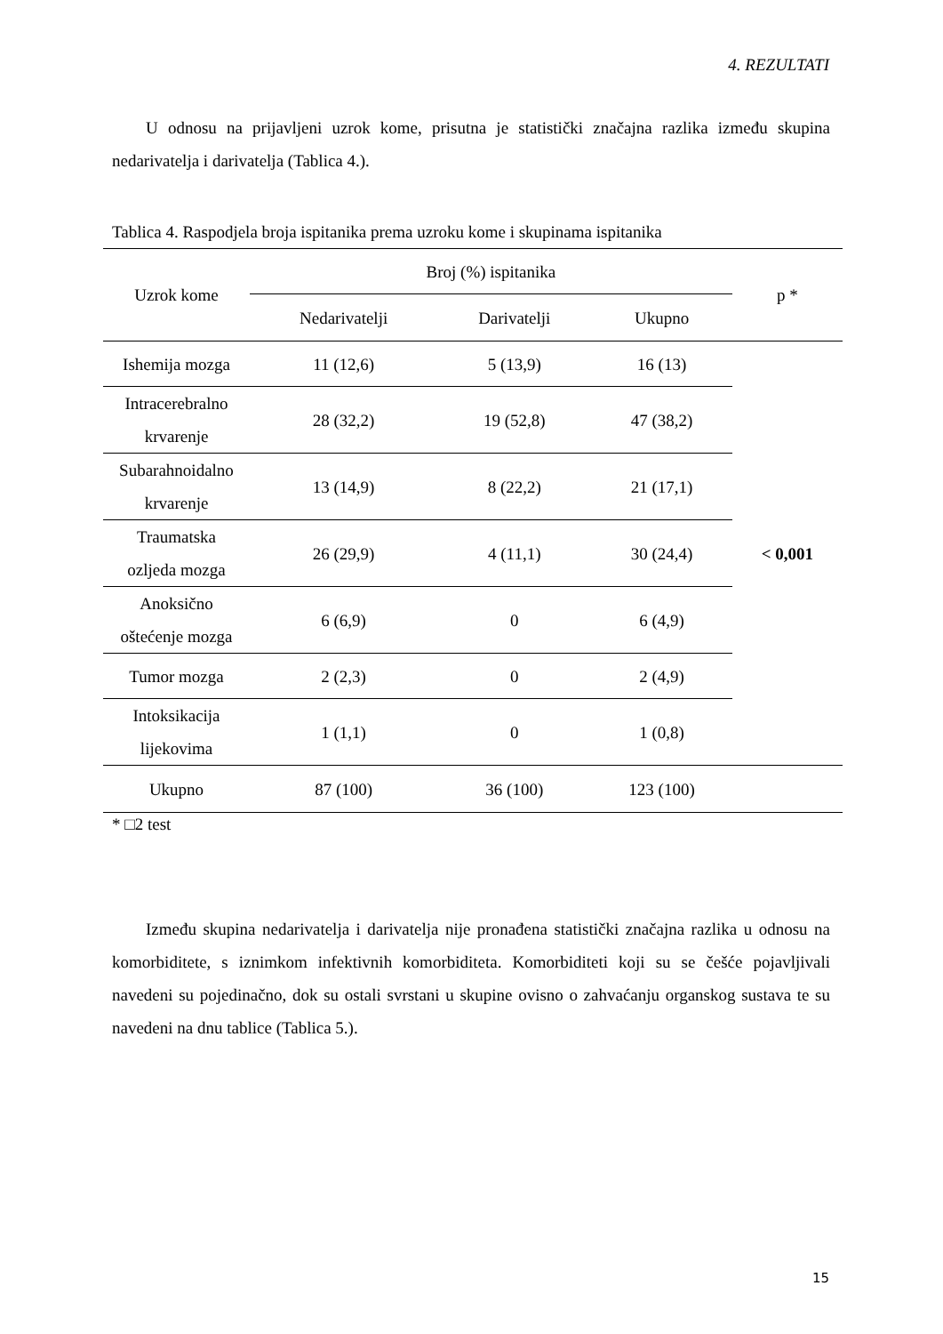4. REZULTATI
U odnosu na prijavljeni uzrok kome, prisutna je statistički značajna razlika između skupina nedarivatelja i darivatelja (Tablica 4.).
Tablica 4. Raspodjela broja ispitanika prema uzroku kome i skupinama ispitanika
| Uzrok kome | Broj (%) ispitanika | | | p * |
| --- | --- | --- | --- | --- |
| | Nedarivatelji | Darivatelji | Ukupno | |
| Ishemija mozga | 11 (12,6) | 5 (13,9) | 16 (13) | < 0,001 |
| Intracerebralno krvarenje | 28 (32,2) | 19 (52,8) | 47 (38,2) | |
| Subarahnoidalno krvarenje | 13 (14,9) | 8 (22,2) | 21 (17,1) | |
| Traumatska ozljeda mozga | 26 (29,9) | 4 (11,1) | 30 (24,4) | |
| Anoksično oštećenje mozga | 6 (6,9) | 0 | 6 (4,9) | |
| Tumor mozga | 2 (2,3) | 0 | 2 (4,9) | |
| Intoksikacija lijekovima | 1 (1,1) | 0 | 1 (0,8) | |
| Ukupno | 87 (100) | 36 (100) | 123 (100) | |
* □2 test
Između skupina nedarivatelja i darivatelja nije pronađena statistički značajna razlika u odnosu na komorbiditete, s iznimkom infektivnih komorbiditeta. Komorbiditeti koji su se češće pojavljivali navedeni su pojedinačno, dok su ostali svrstani u skupine ovisno o zahvaćanju organskog sustava te su navedeni na dnu tablice (Tablica 5.).
15